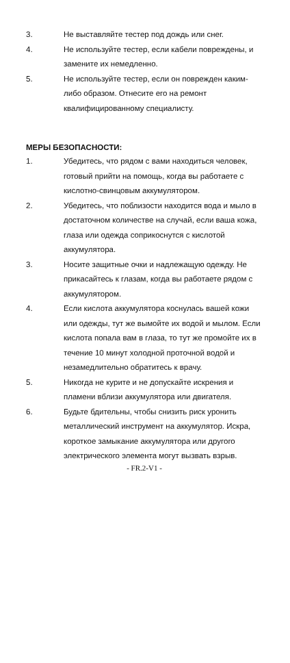3. Не выставляйте тестер под дождь или снег.
4. Не используйте тестер, если кабели повреждены, и замените их немедленно.
5. Не используйте тестер, если он поврежден каким-либо образом. Отнесите его на ремонт квалифицированному специалисту.
МЕРЫ БЕЗОПАСНОСТИ:
1. Убедитесь, что рядом с вами находиться человек, готовый прийти на помощь, когда вы работаете с кислотно-свинцовым аккумулятором.
2. Убедитесь, что поблизости находится вода и мыло в достаточном количестве на случай, если ваша кожа, глаза или одежда соприкоснутся с кислотой аккумулятора.
3. Носите защитные очки и надлежащую одежду. Не прикасайтесь к глазам, когда вы работаете рядом с аккумулятором.
4. Если кислота аккумулятора коснулась вашей кожи или одежды, тут же вымойте их водой и мылом. Если кислота попала вам в глаза, то тут же промойте их в течение 10 минут холодной проточной водой и незамедлительно обратитесь к врачу.
5. Никогда не курите и не допускайте искрения и пламени вблизи аккумулятора или двигателя.
6. Будьте бдительны, чтобы снизить риск уронить металлический инструмент на аккумулятор. Искра, короткое замыкание аккумулятора или другого электрического элемента могут вызвать взрыв.
- FR.2-V1 -